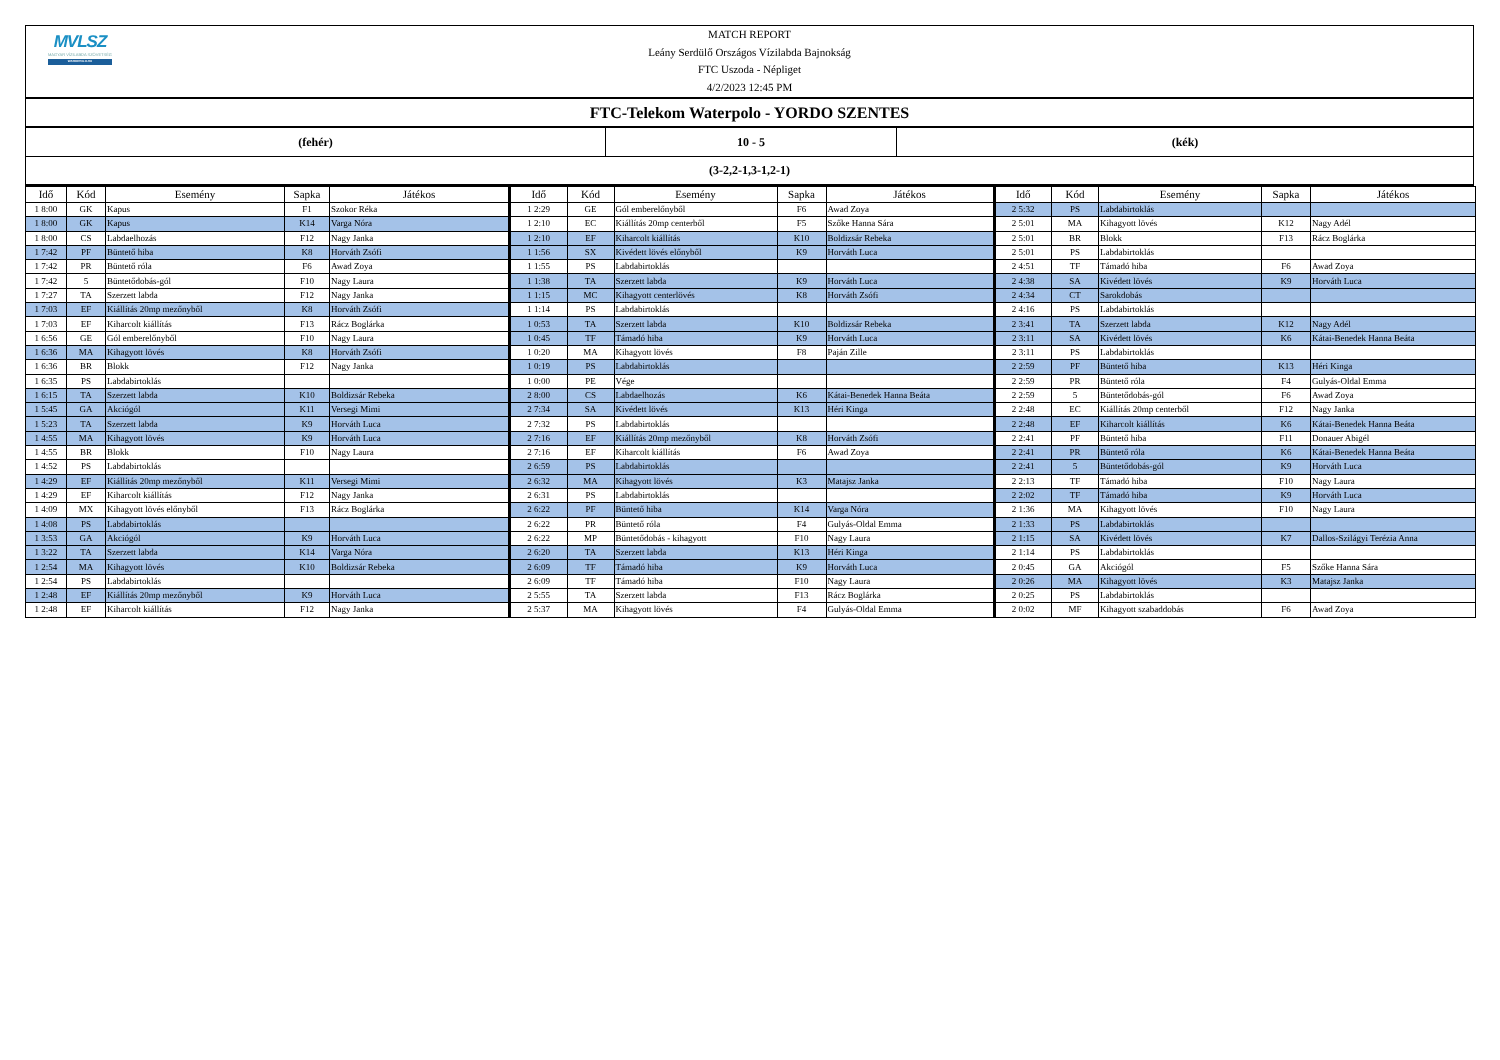MVLSZ
MAGYAR VÍZILABDA SZÖVETSÉG
WATERPOLO.HU
MATCH REPORT
Leány Serdülő Országos Vízilabda Bajnokság
FTC Uszoda - Népliget
4/2/2023 12:45 PM
FTC-Telekom Waterpolo - YORDO SZENTES
(fehér) 10 - 5 (kék)
(3-2,2-1,3-1,2-1)
| Idő | Kód | Esemény | Sapka | Játékos |
| --- | --- | --- | --- | --- |
| 1 8:00 | GK | Kapus | F1 | Szokor Réka |
| 1 8:00 | GK | Kapus | K14 | Varga Nóra |
| 1 8:00 | CS | Labdaelhozás | F12 | Nagy Janka |
| 1 7:42 | PF | Büntető hiba | K8 | Horváth Zsófi |
| 1 7:42 | PR | Büntető róla | F6 | Awad Zoya |
| 1 7:42 | 5 | Büntetődobás-gól | F10 | Nagy Laura |
| 1 7:27 | TA | Szerzett labda | F12 | Nagy Janka |
| 1 7:03 | EF | Kiállítás 20mp mezőnyből | K8 | Horváth Zsófi |
| 1 7:03 | EF | Kiharcolt kiállítás | F13 | Rácz Boglárka |
| 1 6:56 | GE | Gól emberelőnyből | F10 | Nagy Laura |
| 1 6:36 | MA | Kihagyott lövés | K8 | Horváth Zsófi |
| 1 6:36 | BR | Blokk | F12 | Nagy Janka |
| 1 6:35 | PS | Labdabirtoklás | | |
| 1 6:15 | TA | Szerzett labda | K10 | Boldizsár Rebeka |
| 1 5:45 | GA | Akciógól | K11 | Versegi Mimi |
| 1 5:23 | TA | Szerzett labda | K9 | Horváth Luca |
| 1 4:55 | MA | Kihagyott lövés | K9 | Horváth Luca |
| 1 4:55 | BR | Blokk | F10 | Nagy Laura |
| 1 4:52 | PS | Labdabirtoklás | | |
| 1 4:29 | EF | Kiállítás 20mp mezőnyből | K11 | Versegi Mimi |
| 1 4:29 | EF | Kiharcolt kiállítás | F12 | Nagy Janka |
| 1 4:09 | MX | Kihagyott lövés előnyből | F13 | Rácz Boglárka |
| 1 4:08 | PS | Labdabirtoklás | | |
| 1 3:53 | GA | Akciógól | K9 | Horváth Luca |
| 1 3:22 | TA | Szerzett labda | K14 | Varga Nóra |
| 1 2:54 | MA | Kihagyott lövés | K10 | Boldizsár Rebeka |
| 1 2:54 | PS | Labdabirtoklás | | |
| 1 2:48 | EF | Kiállítás 20mp mezőnyből | K9 | Horváth Luca |
| 1 2:48 | EF | Kiharcolt kiállítás | F12 | Nagy Janka |
| Idő | Kód | Esemény | Sapka | Játékos |
| --- | --- | --- | --- | --- |
| 1 2:29 | GE | Gól emberelőnyből | F6 | Awad Zoya |
| 1 2:10 | EC | Kiállítás 20mp centerből | F5 | Szőke Hanna Sára |
| 1 2:10 | EF | Kiharcolt kiállítás | K10 | Boldizsár Rebeka |
| 1 1:56 | SX | Kivédett lövés előnyből | K9 | Horváth Luca |
| 1 1:55 | PS | Labdabirtoklás | | |
| 1 1:38 | TA | Szerzett labda | K9 | Horváth Luca |
| 1 1:15 | MC | Kihagyott centerlövés | K8 | Horváth Zsófi |
| 1 1:14 | PS | Labdabirtoklás | | |
| 1 0:53 | TA | Szerzett labda | K10 | Boldizsár Rebeka |
| 1 0:45 | TF | Támadó hiba | K9 | Horváth Luca |
| 1 0:20 | MA | Kihagyott lövés | F8 | Paján Zille |
| 1 0:19 | PS | Labdabirtoklás | | |
| 1 0:00 | PE | Vége | | |
| 2 8:00 | CS | Labdaelhozás | K6 | Kátai-Benedek Hanna Beáta |
| 2 7:34 | SA | Kivédett lövés | K13 | Héri Kinga |
| 2 7:32 | PS | Labdabirtoklás | | |
| 2 7:16 | EF | Kiállítás 20mp mezőnyből | K8 | Horváth Zsófi |
| 2 7:16 | EF | Kiharcolt kiállítás | F6 | Awad Zoya |
| 2 6:59 | PS | Labdabirtoklás | | |
| 2 6:32 | MA | Kihagyott lövés | K3 | Matajsz Janka |
| 2 6:31 | PS | Labdabirtoklás | | |
| 2 6:22 | PF | Büntető hiba | K14 | Varga Nóra |
| 2 6:22 | PR | Büntető róla | F4 | Gulyás-Oldal Emma |
| 2 6:22 | MP | Büntetődobás - kihagyott | F10 | Nagy Laura |
| 2 6:20 | TA | Szerzett labda | K13 | Héri Kinga |
| 2 6:09 | TF | Támadó hiba | K9 | Horváth Luca |
| 2 6:09 | TF | Támadó hiba | F10 | Nagy Laura |
| 2 5:55 | TA | Szerzett labda | F13 | Rácz Boglárka |
| 2 5:37 | MA | Kihagyott lövés | F4 | Gulyás-Oldal Emma |
| Idő | Kód | Esemény | Sapka | Játékos |
| --- | --- | --- | --- | --- |
| 2 5:32 | PS | Labdabirtoklás | | |
| 2 5:01 | MA | Kihagyott lövés | K12 | Nagy Adél |
| 2 5:01 | BR | Blokk | F13 | Rácz Boglárka |
| 2 5:01 | PS | Labdabirtoklás | | |
| 2 4:51 | TF | Támadó hiba | F6 | Awad Zoya |
| 2 4:38 | SA | Kivédett lövés | K9 | Horváth Luca |
| 2 4:34 | CT | Sarokdobás | | |
| 2 4:16 | PS | Labdabirtoklás | | |
| 2 3:41 | TA | Szerzett labda | K12 | Nagy Adél |
| 2 3:11 | SA | Kivédett lövés | K6 | Kátai-Benedek Hanna Beáta |
| 2 3:11 | PS | Labdabirtoklás | | |
| 2 2:59 | PF | Büntető hiba | K13 | Héri Kinga |
| 2 2:59 | PR | Büntető róla | F4 | Gulyás-Oldal Emma |
| 2 2:59 | 5 | Büntetődobás-gól | F6 | Awad Zoya |
| 2 2:48 | EC | Kiállítás 20mp centerből | F12 | Nagy Janka |
| 2 2:48 | EF | Kiharcolt kiállítás | K6 | Kátai-Benedek Hanna Beáta |
| 2 2:41 | PF | Büntető hiba | F11 | Donauer Abigél |
| 2 2:41 | PR | Büntető róla | K6 | Kátai-Benedek Hanna Beáta |
| 2 2:41 | 5 | Büntetődobás-gól | K9 | Horváth Luca |
| 2 2:13 | TF | Támadó hiba | F10 | Nagy Laura |
| 2 2:02 | TF | Támadó hiba | K9 | Horváth Luca |
| 2 1:36 | MA | Kihagyott lövés | F10 | Nagy Laura |
| 2 1:33 | PS | Labdabirtoklás | | |
| 2 1:15 | SA | Kivédett lövés | K7 | Dallos-Szilágyi Terézia Anna |
| 2 1:14 | PS | Labdabirtoklás | | |
| 2 0:45 | GA | Akciógól | F5 | Szőke Hanna Sára |
| 2 0:26 | MA | Kihagyott lövés | K3 | Matajsz Janka |
| 2 0:25 | PS | Labdabirtoklás | | |
| 2 0:02 | MF | Kihagyott szabaddobás | F6 | Awad Zoya |